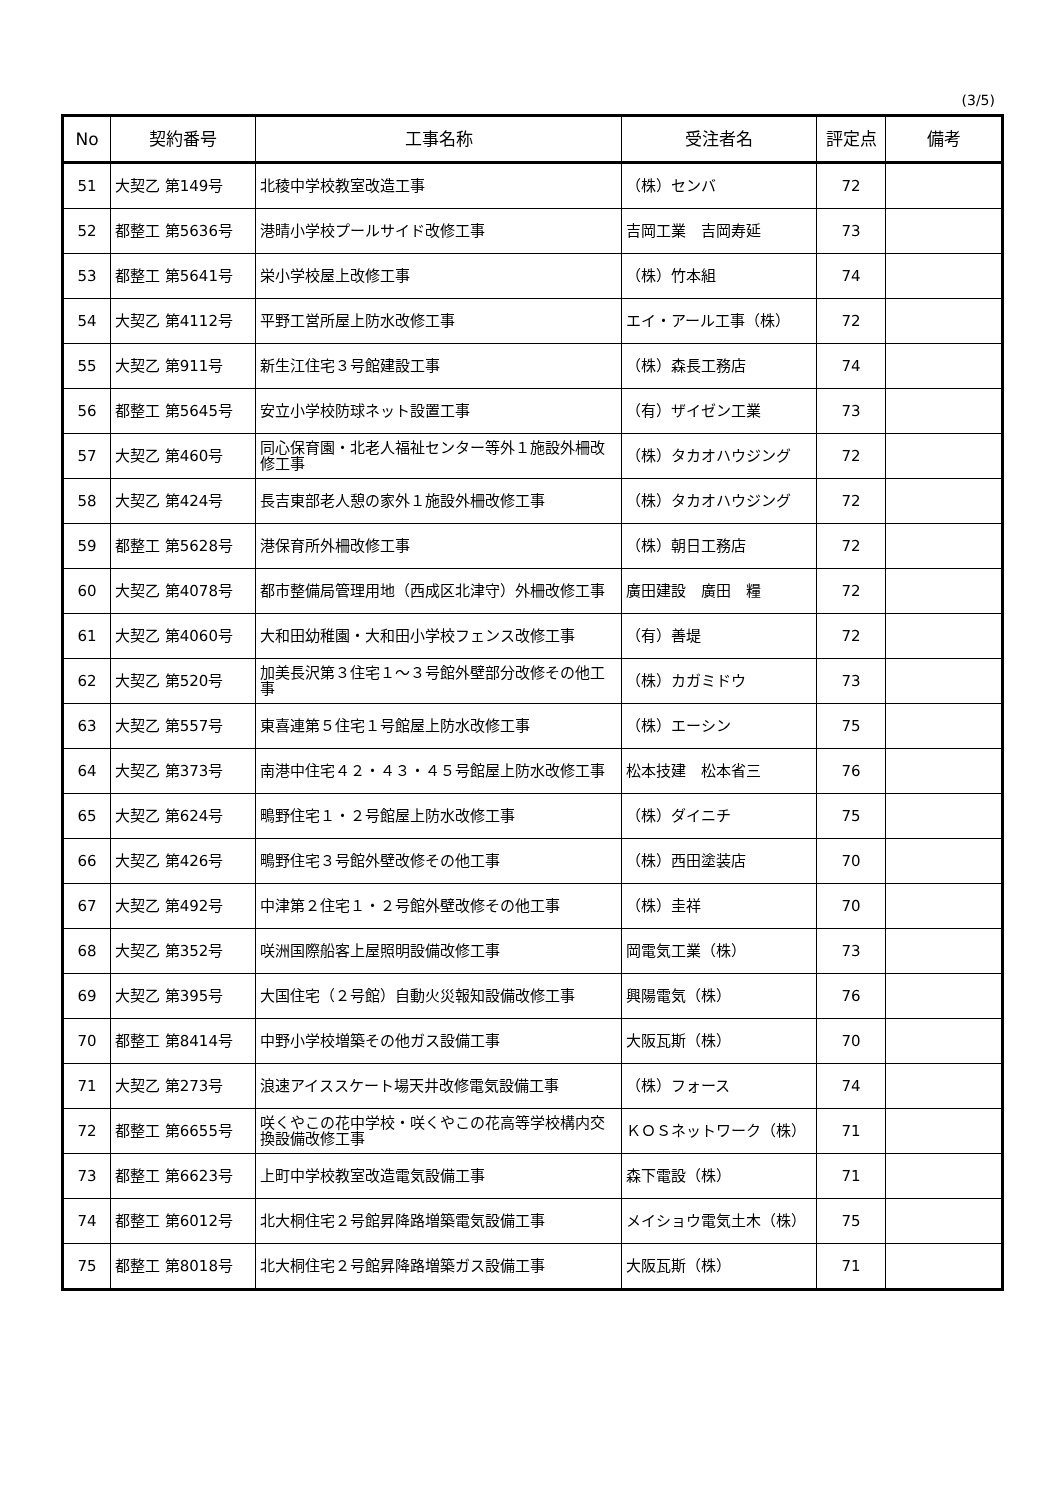(3/5)
| No | 契約番号 | 工事名称 | 受注者名 | 評定点 | 備考 |
| --- | --- | --- | --- | --- | --- |
| 51 | 大契乙 第149号 | 北稜中学校教室改造工事 | （株）センバ | 72 | |
| 52 | 都整工 第5636号 | 港晴小学校プールサイド改修工事 | 吉岡工業 吉岡寿延 | 73 | |
| 53 | 都整工 第5641号 | 栄小学校屋上改修工事 | （株）竹本組 | 74 | |
| 54 | 大契乙 第4112号 | 平野工営所屋上防水改修工事 | エイ・アール工事（株） | 72 | |
| 55 | 大契乙 第911号 | 新生江住宅３号館建設工事 | （株）森長工務店 | 74 | |
| 56 | 都整工 第5645号 | 安立小学校防球ネット設置工事 | （有）ザイゼン工業 | 73 | |
| 57 | 大契乙 第460号 | 同心保育園・北老人福祉センター等外１施設外柵改修工事 | （株）タカオハウジング | 72 | |
| 58 | 大契乙 第424号 | 長吉東部老人憩の家外１施設外柵改修工事 | （株）タカオハウジング | 72 | |
| 59 | 都整工 第5628号 | 港保育所外柵改修工事 | （株）朝日工務店 | 72 | |
| 60 | 大契乙 第4078号 | 都市整備局管理用地（西成区北津守）外柵改修工事 | 廣田建設 廣田 糧 | 72 | |
| 61 | 大契乙 第4060号 | 大和田幼稚園・大和田小学校フェンス改修工事 | （有）善堤 | 72 | |
| 62 | 大契乙 第520号 | 加美長沢第３住宅１～３号館外壁部分改修その他工事 | （株）カガミドウ | 73 | |
| 63 | 大契乙 第557号 | 東喜連第５住宅１号館屋上防水改修工事 | （株）エーシン | 75 | |
| 64 | 大契乙 第373号 | 南港中住宅４２・４３・４５号館屋上防水改修工事 | 松本技建 松本省三 | 76 | |
| 65 | 大契乙 第624号 | 鴫野住宅１・２号館屋上防水改修工事 | （株）ダイニチ | 75 | |
| 66 | 大契乙 第426号 | 鴫野住宅３号館外壁改修その他工事 | （株）西田塗装店 | 70 | |
| 67 | 大契乙 第492号 | 中津第２住宅１・２号館外壁改修その他工事 | （株）圭祥 | 70 | |
| 68 | 大契乙 第352号 | 咲洲国際船客上屋照明設備改修工事 | 岡電気工業（株） | 73 | |
| 69 | 大契乙 第395号 | 大国住宅（２号館）自動火災報知設備改修工事 | 興陽電気（株） | 76 | |
| 70 | 都整工 第8414号 | 中野小学校増築その他ガス設備工事 | 大阪瓦斯（株） | 70 | |
| 71 | 大契乙 第273号 | 浪速アイススケート場天井改修電気設備工事 | （株）フォース | 74 | |
| 72 | 都整工 第6655号 | 咲くやこの花中学校・咲くやこの花高等学校構内交換設備改修工事 | ＫＯＳネットワーク（株） | 71 | |
| 73 | 都整工 第6623号 | 上町中学校教室改造電気設備工事 | 森下電設（株） | 71 | |
| 74 | 都整工 第6012号 | 北大桐住宅２号館昇降路増築電気設備工事 | メイショウ電気土木（株） | 75 | |
| 75 | 都整工 第8018号 | 北大桐住宅２号館昇降路増築ガス設備工事 | 大阪瓦斯（株） | 71 | |